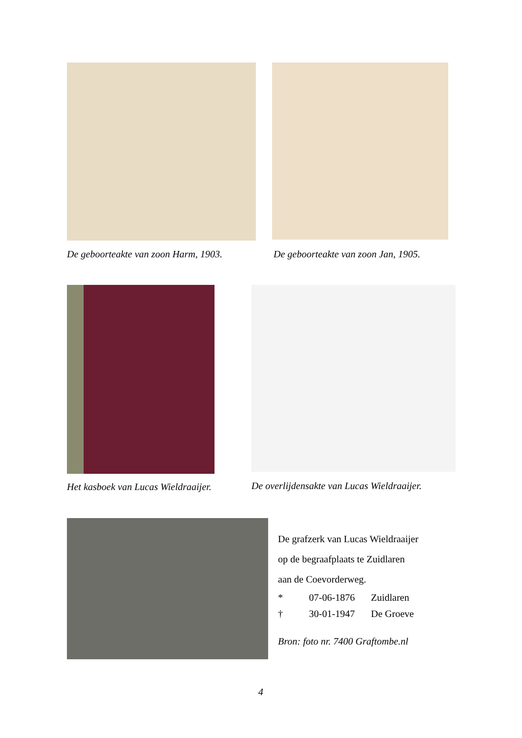De geboorteakte van zoon Harm, 1903.
De geboorteakte van zoon Jan, 1905.
Het kasboek van Lucas Wieldraaijer.
De overlijdensakte van Lucas Wieldraaijer.
De grafzerk van Lucas Wieldraaijer
op de begraafplaats te Zuidlaren
aan de Coevorderweg.
* 07-06-1876 Zuidlaren
† 30-01-1947 De Groeve
Bron: foto nr. 7400 Graftombe.nl
4